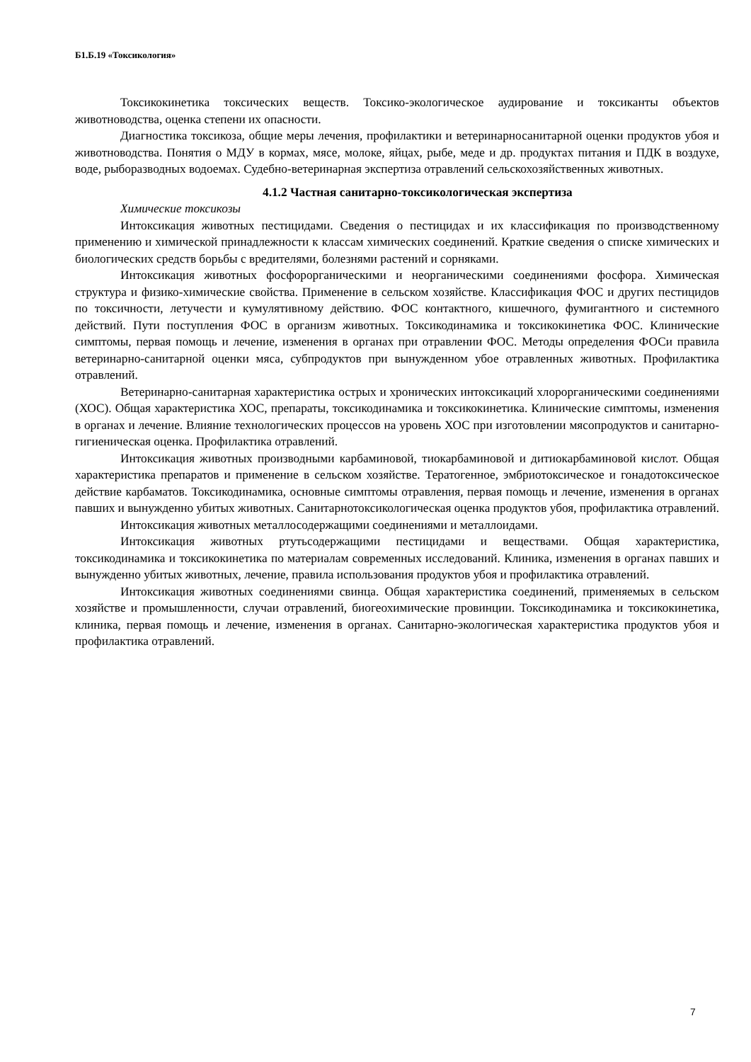Б1.Б.19 «Токсикология»
Токсикокинетика токсических веществ. Токсико-экологическое аудирование и токсиканты объектов животноводства, оценка степени их опасности.
Диагностика токсикоза, общие меры лечения, профилактики и ветеринарносанитарной оценки продуктов убоя и животноводства. Понятия о МДУ в кормах, мясе, молоке, яйцах, рыбе, меде и др. продуктах питания и ПДК в воздухе, воде, рыборазводных водоемах. Судебно-ветеринарная экспертиза отравлений сельскохозяйственных животных.
4.1.2 Частная санитарно-токсикологическая экспертиза
Химические токсикозы
Интоксикация животных пестицидами. Сведения о пестицидах и их классификация по производственному применению и химической принадлежности к классам химических соединений. Краткие сведения о списке химических и биологических средств борьбы с вредителями, болезнями растений и сорняками.
Интоксикация животных фосфорорганическими и неорганическими соединениями фосфора. Химическая структура и физико-химические свойства. Применение в сельском хозяйстве. Классификация ФОС и других пестицидов по токсичности, летучести и кумулятивному действию. ФОС контактного, кишечного, фумигантного и системного действий. Пути поступления ФОС в организм животных. Токсикодинамика и токсикокинетика ФОС. Клинические симптомы, первая помощь и лечение, изменения в органах при отравлении ФОС. Методы определения ФОСи правила ветеринарно-санитарной оценки мяса, субпродуктов при вынужденном убое отравленных животных. Профилактика отравлений.
Ветеринарно-санитарная характеристика острых и хронических интоксикаций хлорорганическими соединениями (ХОС). Общая характеристика ХОС, препараты, токсикодинамика и токсикокинетика. Клинические симптомы, изменения в органах и лечение. Влияние технологических процессов на уровень ХОС при изготовлении мясопродуктов и санитарно-гигиеническая оценка. Профилактика отравлений.
Интоксикация животных производными карбаминовой, тиокарбаминовой и дитиокарбаминовой кислот. Общая характеристика препаратов и применение в сельском хозяйстве. Тератогенное, эмбриотоксическое и гонадотоксическое действие карбаматов. Токсикодинамика, основные симптомы отравления, первая помощь и лечение, изменения в органах павших и вынужденно убитых животных. Санитарнотоксикологическая оценка продуктов убоя, профилактика отравлений.
Интоксикация животных металлосодержащими соединениями и металлоидами.
Интоксикация животных ртутьсодержащими пестицидами и веществами. Общая характеристика, токсикодинамика и токсикокинетика по материалам современных исследований. Клиника, изменения в органах павших и вынужденно убитых животных, лечение, правила использования продуктов убоя и профилактика отравлений.
Интоксикация животных соединениями свинца. Общая характеристика соединений, применяемых в сельском хозяйстве и промышленности, случаи отравлений, биогеохимические провинции. Токсикодинамика и токсикокинетика, клиника, первая помощь и лечение, изменения в органах. Санитарно-экологическая характеристика продуктов убоя и профилактика отравлений.
7